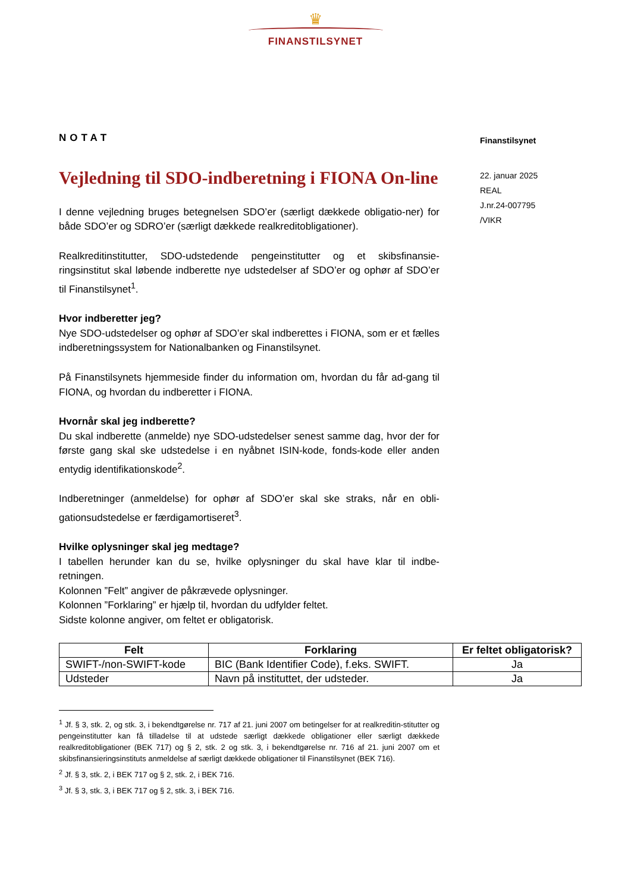♛
FINANSTILSYNET
NOTAT
Vejledning til SDO-indberetning i FIONA On-line
I denne vejledning bruges betegnelsen SDO’er (særligt dækkede obligatio-ner) for både SDO’er og SDRO’er (særligt dækkede realkreditobligationer).
Realkreditinstitutter, SDO-udstedende pengeinstitutter og et skibsfinansie-ringsinstitut skal løbende indberette nye udstedelser af SDO’er og ophør af SDO’er til Finanstilsynet<sup>1</sup>.
Hvor indberetter jeg?
Nye SDO-udstedelser og ophør af SDO’er skal indberettes i FIONA, som er et fælles indberetningssystem for Nationalbanken og Finanstilsynet.
På Finanstilsynets hjemmeside finder du information om, hvordan du får ad-gang til FIONA, og hvordan du indberetter i FIONA.
Hvornår skal jeg indberette?
Du skal indberette (anmelde) nye SDO-udstedelser senest samme dag, hvor der for første gang skal ske udstedelse i en nyåbnet ISIN-kode, fonds-kode eller anden entydig identifikationskode<sup>2</sup>.
Indberetninger (anmeldelse) for ophør af SDO’er skal ske straks, når en obli-gationsudstedelse er færdigamortiseret<sup>3</sup>.
Hvilke oplysninger skal jeg medtage?
I tabellen herunder kan du se, hvilke oplysninger du skal have klar til indbe-retningen.
Kolonnen ”Felt” angiver de påkrævede oplysninger.
Kolonnen ”Forklaring” er hjælp til, hvordan du udfylder feltet.
Sidste kolonne angiver, om feltet er obligatorisk.
Finanstilsynet
22. januar 2025
REAL
J.nr.24-007795
/VIKR
| Felt | Forklaring | Er feltet obligatorisk? |
| --- | --- | --- |
| SWIFT-/non-SWIFT-kode | BIC (Bank Identifier Code), f.eks. SWIFT. | Ja |
| Udsteder | Navn på instituttet, der udsteder. | Ja |
<sup>1</sup> Jf. § 3, stk. 2, og stk. 3, i bekendtgørelse nr. 717 af 21. juni 2007 om betingelser for at realkreditin-stitutter og pengeinstitutter kan få tilladelse til at udstede særligt dækkede obligationer eller særligt dækkede realkreditobligationer (BEK 717) og § 2, stk. 2 og stk. 3, i bekendtgørelse nr. 716 af 21. juni 2007 om et skibsfinansieringsinstituts anmeldelse af særligt dækkede obligationer til Finanstilsynet (BEK 716).
<sup>2</sup> Jf. § 3, stk. 2, i BEK 717 og § 2, stk. 2, i BEK 716.
<sup>3</sup> Jf. § 3, stk. 3, i BEK 717 og § 2, stk. 3, i BEK 716.